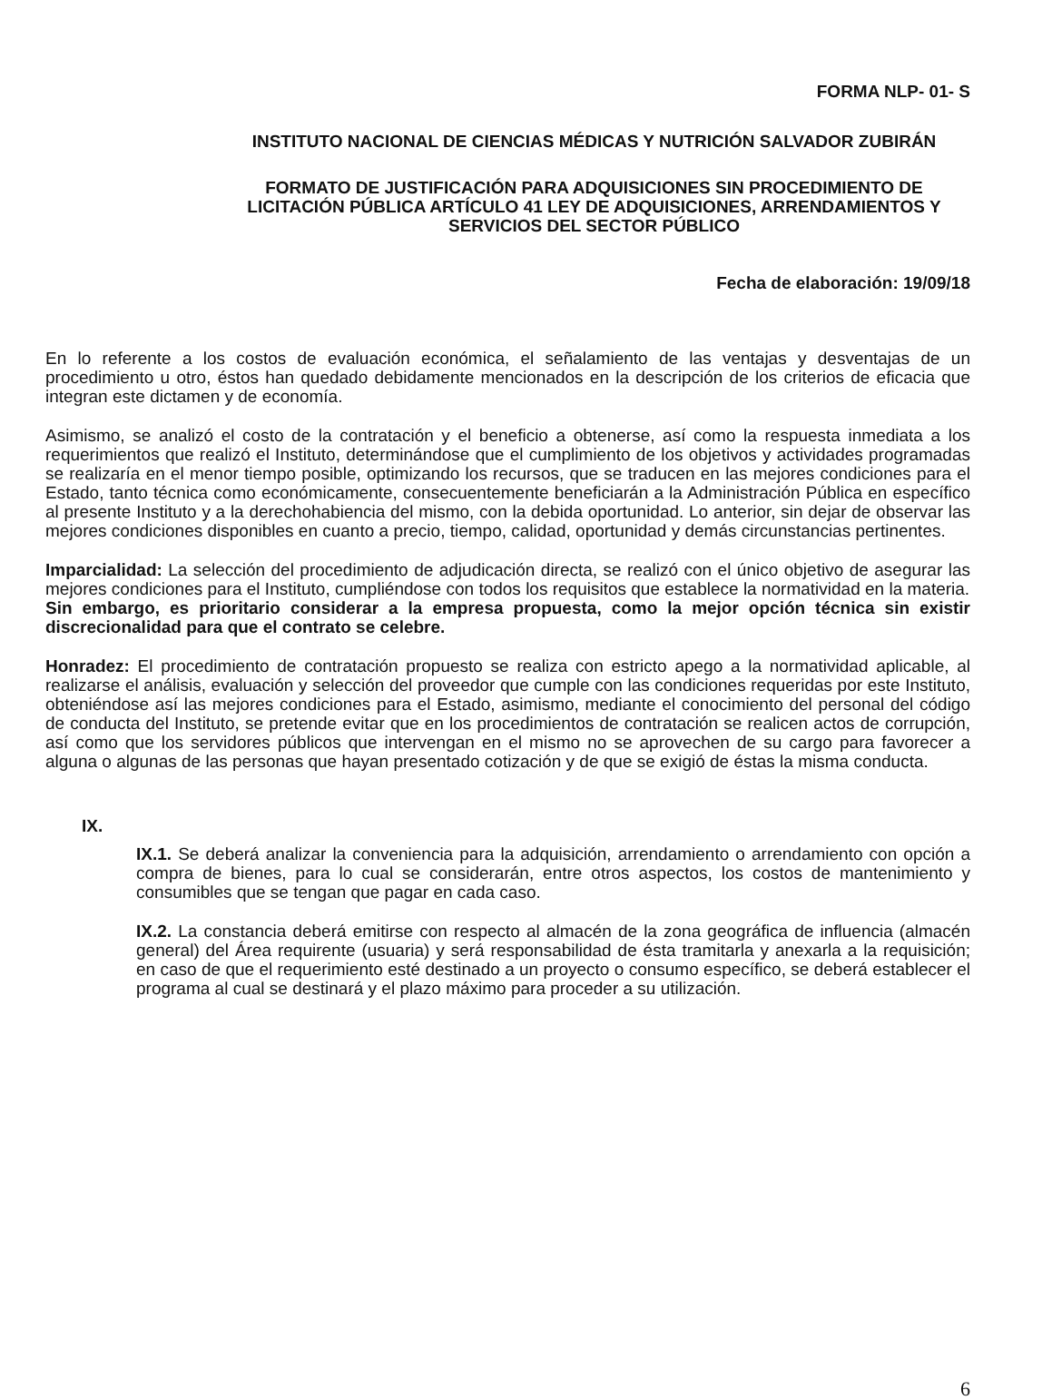FORMA NLP- 01- S
INSTITUTO NACIONAL DE CIENCIAS MÉDICAS Y NUTRICIÓN SALVADOR ZUBIRÁN
FORMATO DE JUSTIFICACIÓN PARA ADQUISICIONES SIN PROCEDIMIENTO DE LICITACIÓN PÚBLICA ARTÍCULO 41 LEY DE ADQUISICIONES, ARRENDAMIENTOS Y SERVICIOS DEL SECTOR PÚBLICO
Fecha de elaboración: 19/09/18
En lo referente a los costos de evaluación económica, el señalamiento de las ventajas y desventajas de un procedimiento u otro, éstos han quedado debidamente mencionados en la descripción de los criterios de eficacia que integran este dictamen y de economía.
Asimismo, se analizó el costo de la contratación y el beneficio a obtenerse, así como la respuesta inmediata a los requerimientos que realizó el Instituto, determinándose que el cumplimiento de los objetivos y actividades programadas se realizaría en el menor tiempo posible, optimizando los recursos, que se traducen en las mejores condiciones para el Estado, tanto técnica como económicamente, consecuentemente beneficiarán a la Administración Pública en específico al presente Instituto y a la derechohabiencia del mismo, con la debida oportunidad. Lo anterior, sin dejar de observar las mejores condiciones disponibles en cuanto a precio, tiempo, calidad, oportunidad y demás circunstancias pertinentes.
Imparcialidad: La selección del procedimiento de adjudicación directa, se realizó con el único objetivo de asegurar las mejores condiciones para el Instituto, cumpliéndose con todos los requisitos que establece la normatividad en la materia.
Sin embargo, es prioritario considerar a la empresa propuesta, como la mejor opción técnica sin existir discrecionalidad para que el contrato se celebre.
Honradez: El procedimiento de contratación propuesto se realiza con estricto apego a la normatividad aplicable, al realizarse el análisis, evaluación y selección del proveedor que cumple con las condiciones requeridas por este Instituto, obteniéndose así las mejores condiciones para el Estado, asimismo, mediante el conocimiento del personal del código de conducta del Instituto, se pretende evitar que en los procedimientos de contratación se realicen actos de corrupción, así como que los servidores públicos que intervengan en el mismo no se aprovechen de su cargo para favorecer a alguna o algunas de las personas que hayan presentado cotización y de que se exigió de éstas la misma conducta.
IX.
IX.1. Se deberá analizar la conveniencia para la adquisición, arrendamiento o arrendamiento con opción a compra de bienes, para lo cual se considerarán, entre otros aspectos, los costos de mantenimiento y consumibles que se tengan que pagar en cada caso.
IX.2. La constancia deberá emitirse con respecto al almacén de la zona geográfica de influencia (almacén general) del Área requirente (usuaria) y será responsabilidad de ésta tramitarla y anexarla a la requisición; en caso de que el requerimiento esté destinado a un proyecto o consumo específico, se deberá establecer el programa al cual se destinará y el plazo máximo para proceder a su utilización.
6